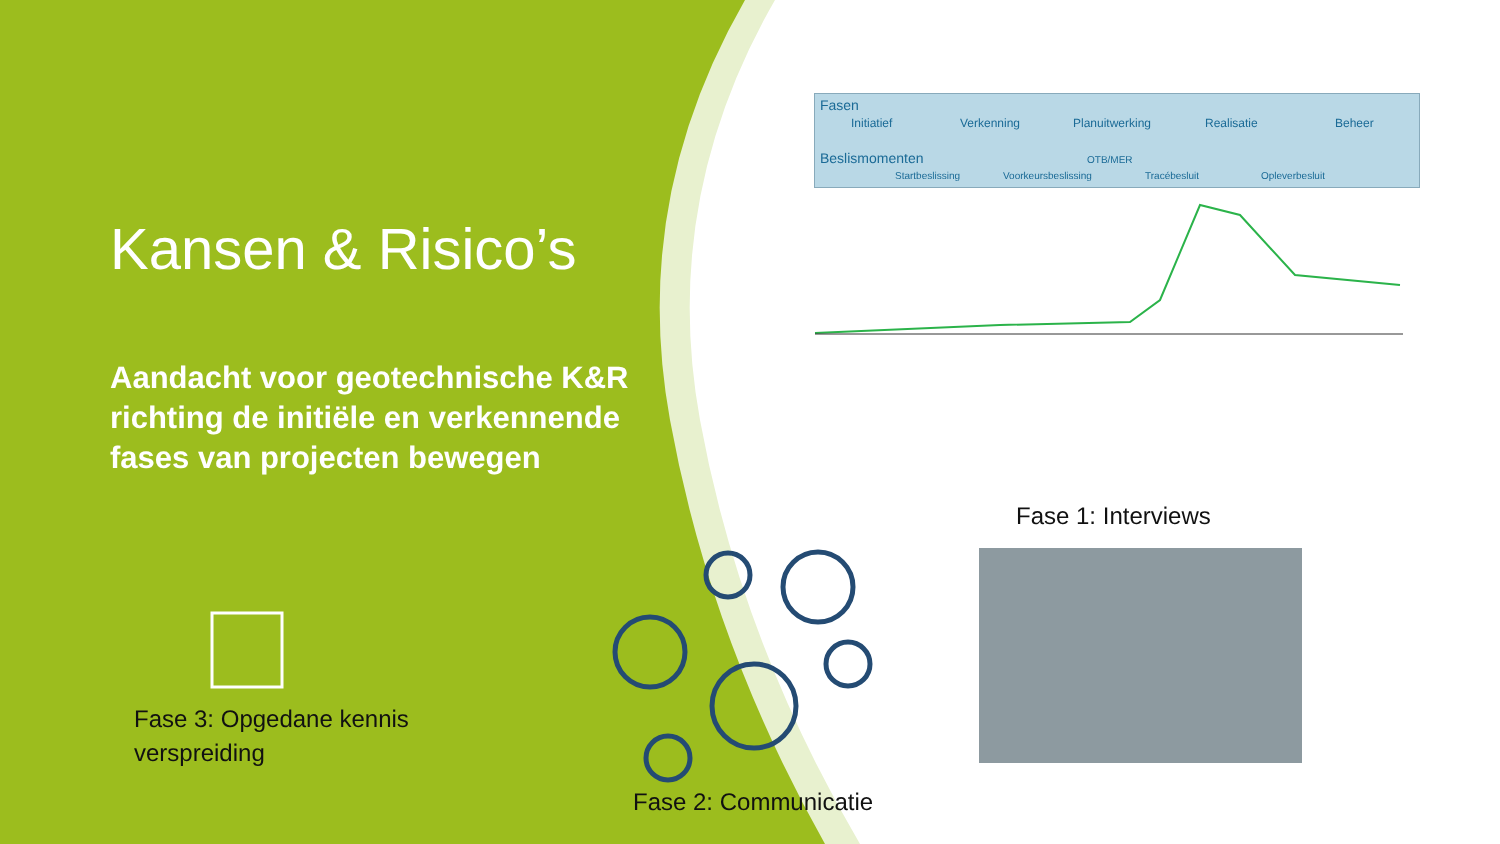Kansen & Risico’s
Aandacht voor geotechnische K&R richting de initiële en verkennende fases van projecten bewegen
Fasen
Initiatief Verkenning Planuitwerking Realisatie Beheer
Beslismomenten OTB/MER
Startbeslissing Voorkeursbeslissing Tracébesluit Opleverbesluit
Fase 1: Interviews
Fase 3: Opgedane kennis
verspreiding
Fase 2: Communicatie